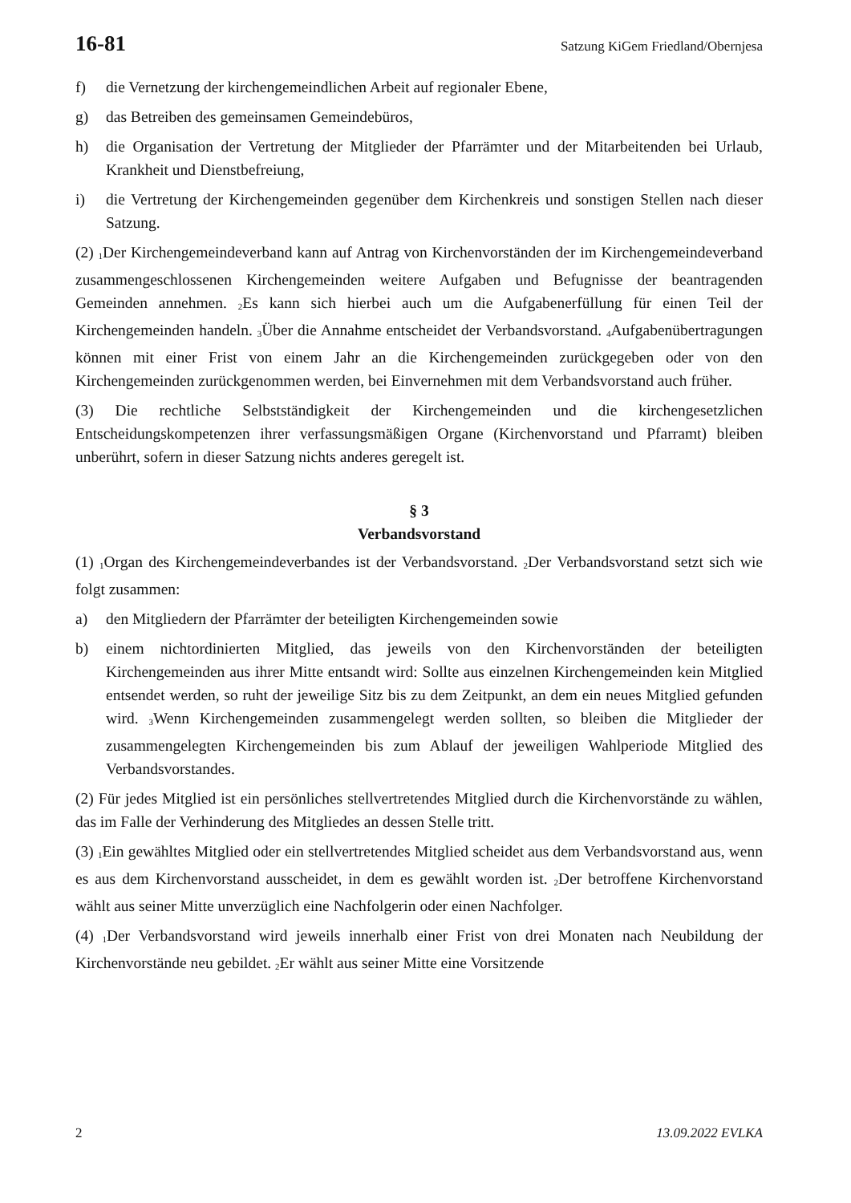16-81 Satzung KiGem Friedland/Obernjesa
f) die Vernetzung der kirchengemeindlichen Arbeit auf regionaler Ebene,
g) das Betreiben des gemeinsamen Gemeindebüros,
h) die Organisation der Vertretung der Mitglieder der Pfarrämter und der Mitarbeitenden bei Urlaub, Krankheit und Dienstbefreiung,
i) die Vertretung der Kirchengemeinden gegenüber dem Kirchenkreis und sonstigen Stellen nach dieser Satzung.
(2) <sub>1</sub>Der Kirchengemeindeverband kann auf Antrag von Kirchenvorständen der im Kirchengemeindeverband zusammengeschlossenen Kirchengemeinden weitere Aufgaben und Befugnisse der beantragenden Gemeinden annehmen. <sub>2</sub>Es kann sich hierbei auch um die Aufgabenerfüllung für einen Teil der Kirchengemeinden handeln. <sub>3</sub>Über die Annahme entscheidet der Verbandsvorstand. <sub>4</sub>Aufgabenübertragungen können mit einer Frist von einem Jahr an die Kirchengemeinden zurückgegeben oder von den Kirchengemeinden zurückgenommen werden, bei Einvernehmen mit dem Verbandsvorstand auch früher.
(3) Die rechtliche Selbstständigkeit der Kirchengemeinden und die kirchengesetzlichen Entscheidungskompetenzen ihrer verfassungsmäßigen Organe (Kirchenvorstand und Pfarramt) bleiben unberührt, sofern in dieser Satzung nichts anderes geregelt ist.
§ 3
Verbandsvorstand
(1) <sub>1</sub>Organ des Kirchengemeindeverbandes ist der Verbandsvorstand. <sub>2</sub>Der Verbandsvorstand setzt sich wie folgt zusammen:
a) den Mitgliedern der Pfarrämter der beteiligten Kirchengemeinden sowie
b) einem nichtordinierten Mitglied, das jeweils von den Kirchenvorständen der beteiligten Kirchengemeinden aus ihrer Mitte entsandt wird: Sollte aus einzelnen Kirchengemeinden kein Mitglied entsendet werden, so ruht der jeweilige Sitz bis zu dem Zeitpunkt, an dem ein neues Mitglied gefunden wird. <sub>3</sub>Wenn Kirchengemeinden zusammengelegt werden sollten, so bleiben die Mitglieder der zusammengelegten Kirchengemeinden bis zum Ablauf der jeweiligen Wahlperiode Mitglied des Verbandsvorstandes.
(2) Für jedes Mitglied ist ein persönliches stellvertretendes Mitglied durch die Kirchenvorstände zu wählen, das im Falle der Verhinderung des Mitgliedes an dessen Stelle tritt.
(3) <sub>1</sub>Ein gewähltes Mitglied oder ein stellvertretendes Mitglied scheidet aus dem Verbandsvorstand aus, wenn es aus dem Kirchenvorstand ausscheidet, in dem es gewählt worden ist. <sub>2</sub>Der betroffene Kirchenvorstand wählt aus seiner Mitte unverzüglich eine Nachfolgerin oder einen Nachfolger.
(4) <sub>1</sub>Der Verbandsvorstand wird jeweils innerhalb einer Frist von drei Monaten nach Neubildung der Kirchenvorstände neu gebildet. <sub>2</sub>Er wählt aus seiner Mitte eine Vorsitzende
2 13.09.2022 EVLKA